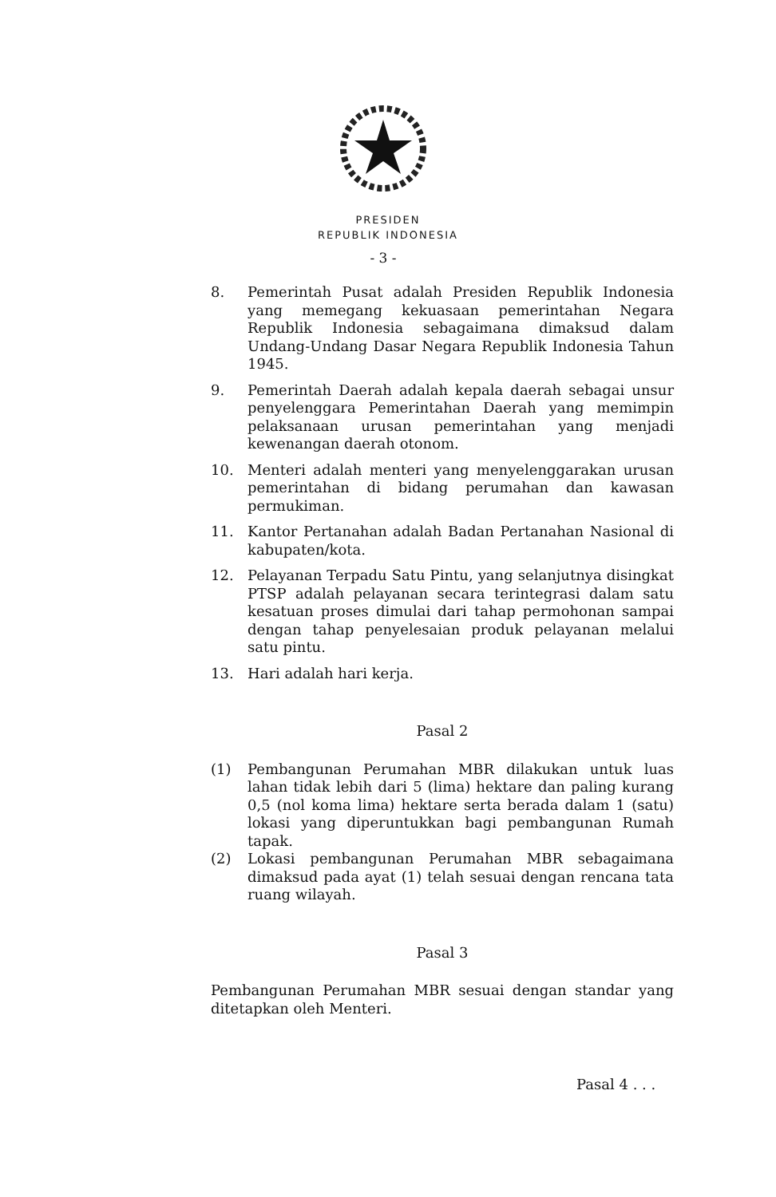PRESIDEN
REPUBLIK INDONESIA
- 3 -
8. Pemerintah Pusat adalah Presiden Republik Indonesia yang memegang kekuasaan pemerintahan Negara Republik Indonesia sebagaimana dimaksud dalam Undang-Undang Dasar Negara Republik Indonesia Tahun 1945.
9. Pemerintah Daerah adalah kepala daerah sebagai unsur penyelenggara Pemerintahan Daerah yang memimpin pelaksanaan urusan pemerintahan yang menjadi kewenangan daerah otonom.
10. Menteri adalah menteri yang menyelenggarakan urusan pemerintahan di bidang perumahan dan kawasan permukiman.
11. Kantor Pertanahan adalah Badan Pertanahan Nasional di kabupaten/kota.
12. Pelayanan Terpadu Satu Pintu, yang selanjutnya disingkat PTSP adalah pelayanan secara terintegrasi dalam satu kesatuan proses dimulai dari tahap permohonan sampai dengan tahap penyelesaian produk pelayanan melalui satu pintu.
13. Hari adalah hari kerja.
Pasal 2
(1) Pembangunan Perumahan MBR dilakukan untuk luas lahan tidak lebih dari 5 (lima) hektare dan paling kurang 0,5 (nol koma lima) hektare serta berada dalam 1 (satu) lokasi yang diperuntukkan bagi pembangunan Rumah tapak.
(2) Lokasi pembangunan Perumahan MBR sebagaimana dimaksud pada ayat (1) telah sesuai dengan rencana tata ruang wilayah.
Pasal 3
Pembangunan Perumahan MBR sesuai dengan standar yang ditetapkan oleh Menteri.
Pasal 4 . . .